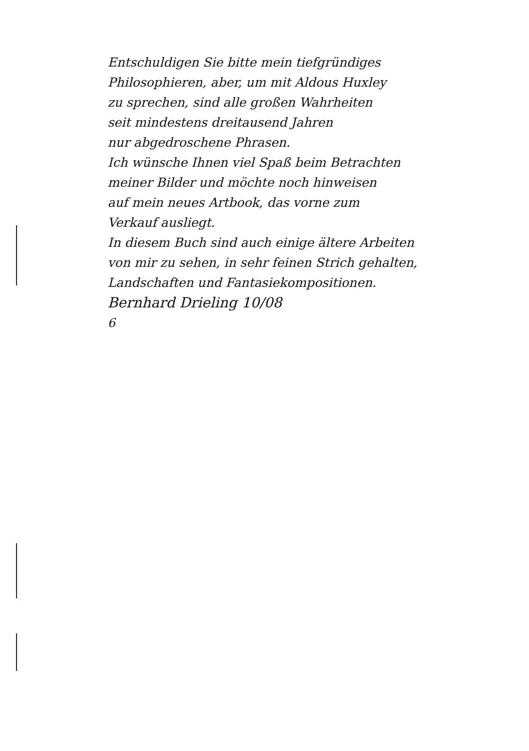Entschuldigen Sie bitte mein tiefgründiges
Philosophieren, aber, um mit Aldous Huxley
zu sprechen, sind alle großen Wahrheiten
seit mindestens dreitausend Jahren
nur abgedroschene Phrasen.
Ich wünsche Ihnen viel Spaß beim Betrachten
meiner Bilder und möchte noch hinweisen
auf mein neues Artbook, das vorne zum
Verkauf ausliegt.
In diesem Buch sind auch einige ältere Arbeiten
von mir zu sehen, in sehr feinen Strich gehalten,
Landschaften und Fantasiekompositionen.
Bernhard Drieling 10/08
6